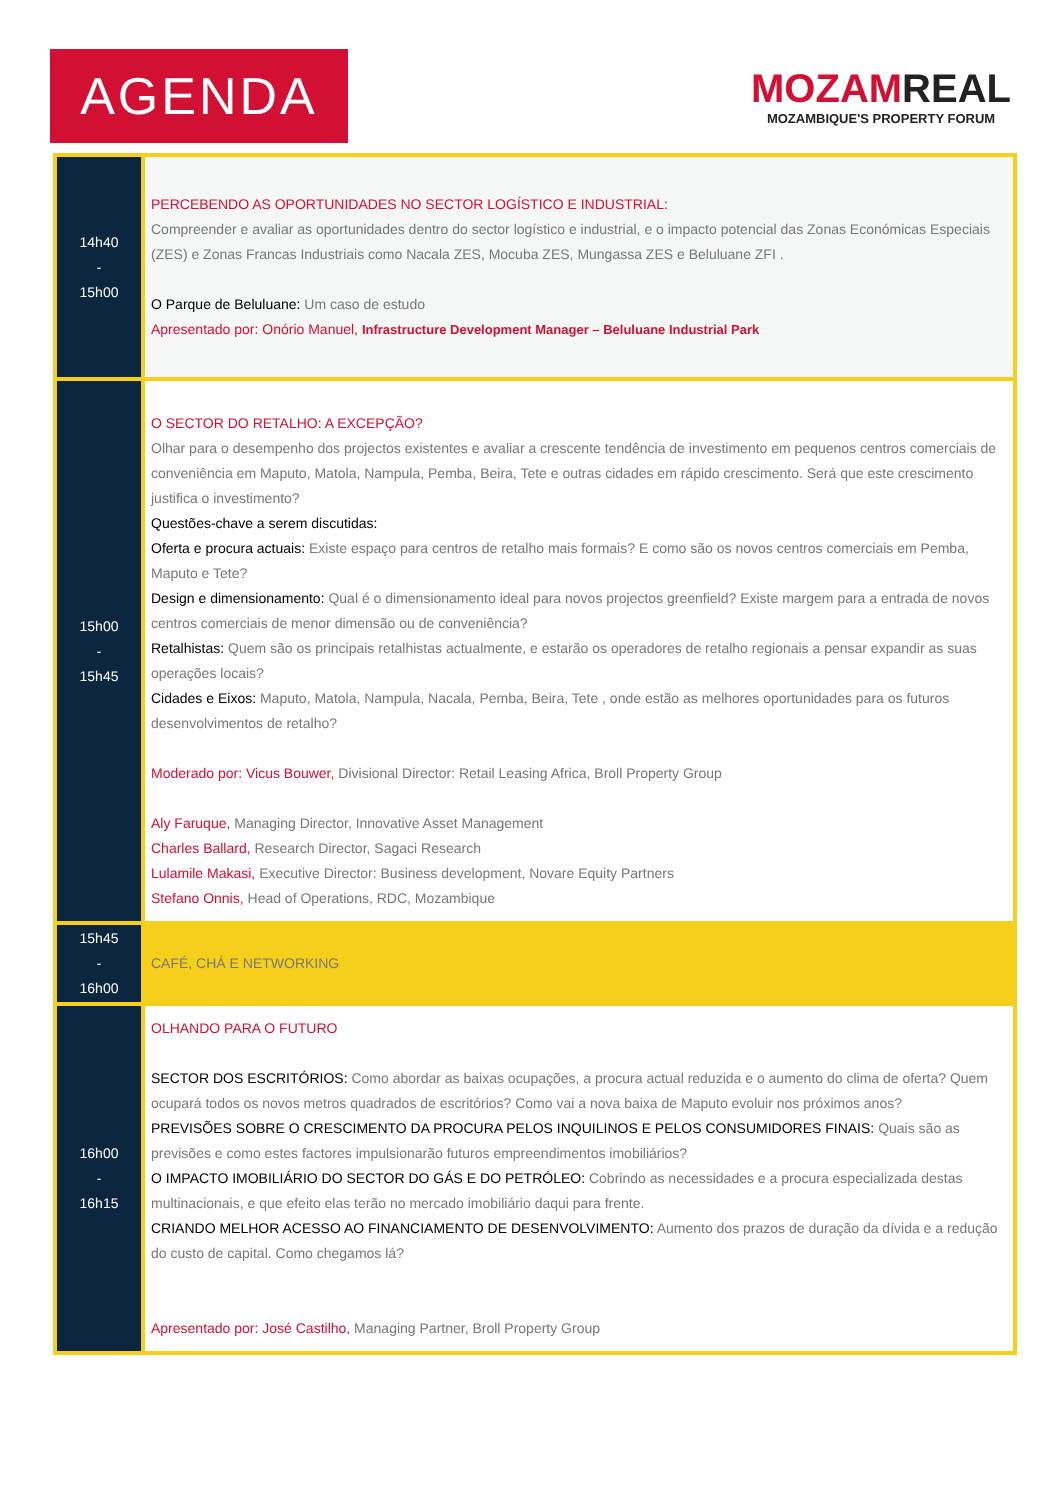AGENDA
MOZAMREAL
MOZAMBIQUE'S PROPERTY FORUM
| 14h40 - 15h00 | PERCEBENDO AS OPORTUNIDADES NO SECTOR LOGÍSTICO E INDUSTRIAL: Compreender e avaliar as oportunidades dentro do sector logístico e industrial, e o impacto potencial das Zonas Económicas Especiais (ZES) e Zonas Francas Industriais como Nacala ZES, Mocuba ZES, Mungassa ZES e Beluluane ZFI . O Parque de Beluluane: Um caso de estudo Apresentado por: Onório Manuel, Infrastructure Development Manager – Beluluane Industrial Park |
| 15h00 - 15h45 | O SECTOR DO RETALHO: A EXCEPÇÃO? Olhar para o desempenho dos projectos existentes e avaliar a crescente tendência de investimento em pequenos centros comerciais de conveniência em Maputo, Matola, Nampula, Pemba, Beira, Tete e outras cidades em rápido crescimento. Será que este crescimento justifica o investimento? Questões-chave a serem discutidas: Oferta e procura actuais: Existe espaço para centros de retalho mais formais? E como são os novos centros comerciais em Pemba, Maputo e Tete? Design e dimensionamento: Qual é o dimensionamento ideal para novos projectos greenfield? Existe margem para a entrada de novos centros comerciais de menor dimensão ou de conveniência? Retalhistas: Quem são os principais retalhistas actualmente, e estarão os operadores de retalho regionais a pensar expandir as suas operações locais? Cidades e Eixos: Maputo, Matola, Nampula, Nacala, Pemba, Beira, Tete , onde estão as melhores oportunidades para os futuros desenvolvimentos de retalho? Moderado por: Vicus Bouwer, Divisional Director: Retail Leasing Africa, Broll Property Group Aly Faruque, Managing Director, Innovative Asset Management Charles Ballard, Research Director, Sagaci Research Lulamile Makasi, Executive Director: Business development, Novare Equity Partners Stefano Onnis, Head of Operations, RDC, Mozambique |
| 15h45 - 16h00 | CAFÉ, CHÁ E NETWORKING |
| 16h00 - 16h15 | OLHANDO PARA O FUTURO SECTOR DOS ESCRITÓRIOS: Como abordar as baixas ocupações, a procura actual reduzida e o aumento do clima de oferta? Quem ocupará todos os novos metros quadrados de escritórios? Como vai a nova baixa de Maputo evoluir nos próximos anos? PREVISÕES SOBRE O CRESCIMENTO DA PROCURA PELOS INQUILINOS E PELOS CONSUMIDORES FINAIS: Quais são as previsões e como estes factores impulsionarão futuros empreendimentos imobiliários? O IMPACTO IMOBILIÁRIO DO SECTOR DO GÁS E DO PETRÓLEO: Cobrindo as necessidades e a procura especializada destas multinacionais, e que efeito elas terão no mercado imobiliário daqui para frente. CRIANDO MELHOR ACESSO AO FINANCIAMENTO DE DESENVOLVIMENTO: Aumento dos prazos de duração da dívida e a redução do custo de capital. Como chegamos lá? Apresentado por: José Castilho, Managing Partner, Broll Property Group |